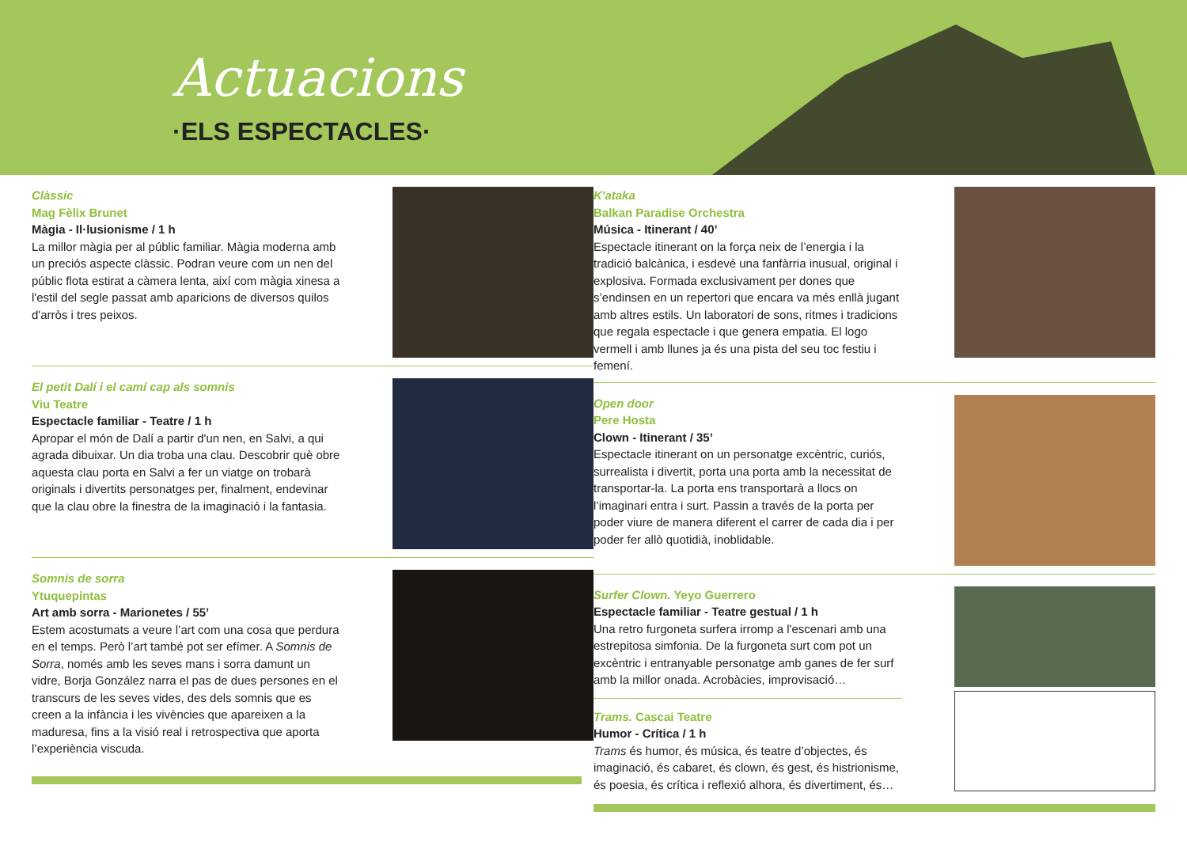Actuacions
·ELS ESPECTACLES·
Clàssic
Mag Fèlix Brunet
Màgia - Il·lusionisme / 1 h
La millor màgia per al públic familiar. Màgia moderna amb un preciós aspecte clàssic. Podran veure com un nen del públic flota estirat a càmera lenta, així com màgia xinesa a l'estil del segle passat amb aparicions de diversos quilos d'arròs i tres peixos.
El petit Dalí i el camí cap als somnis
Viu Teatre
Espectacle familiar - Teatre / 1 h
Apropar el món de Dalí a partir d'un nen, en Salvi, a qui agrada dibuixar. Un dia troba una clau. Descobrir què obre aquesta clau porta en Salvi a fer un viatge on trobarà originals i divertits personatges per, finalment, endevinar que la clau obre la finestra de la imaginació i la fantasia.
Somnis de sorra
Ytuquepintas
Art amb sorra - Marionetes / 55’
Estem acostumats a veure l’art com una cosa que perdura en el temps. Però l’art també pot ser efímer. A Somnis de Sorra, només amb les seves mans i sorra damunt un vidre, Borja González narra el pas de dues persones en el transcurs de les seves vides, des dels somnis que es creen a la infància i les vivències que apareixen a la maduresa, fins a la visió real i retrospectiva que aporta l’experiència viscuda.
K'ataka
Balkan Paradise Orchestra
Música - Itinerant / 40’
Espectacle itinerant on la força neix de l’energia i la tradició balcànica, i esdevé una fanfàrria inusual, original i explosiva. Formada exclusivament per dones que s’endinsen en un repertori que encara va més enllà jugant amb altres estils. Un laboratori de sons, ritmes i tradicions que regala espectacle i que genera empatia. El logo vermell i amb llunes ja és una pista del seu toc festiu i femení.
Open door
Pere Hosta
Clown - Itinerant / 35’
Espectacle itinerant on un personatge excèntric, curiós, surrealista i divertit, porta una porta amb la necessitat de transportar-la. La porta ens transportarà a llocs on l’imaginari entra i surt. Passin a través de la porta per poder viure de manera diferent el carrer de cada dia i per poder fer allò quotidià, inoblidable.
Surfer Clown. Yeyo Guerrero
Espectacle familiar - Teatre gestual / 1 h
Una retro furgoneta surfera irromp a l'escenari amb una estrepitosa simfonia. De la furgoneta surt com pot un excèntric i entranyable personatge amb ganes de fer surf amb la millor onada. Acrobàcies, improvisació…
Trams. Cascai Teatre
Humor - Crítica / 1 h
Trams és humor, és música, és teatre d’objectes, és imaginació, és cabaret, és clown, és gest, és histrionisme, és poesia, és crítica i reflexió alhora, és divertiment, és…